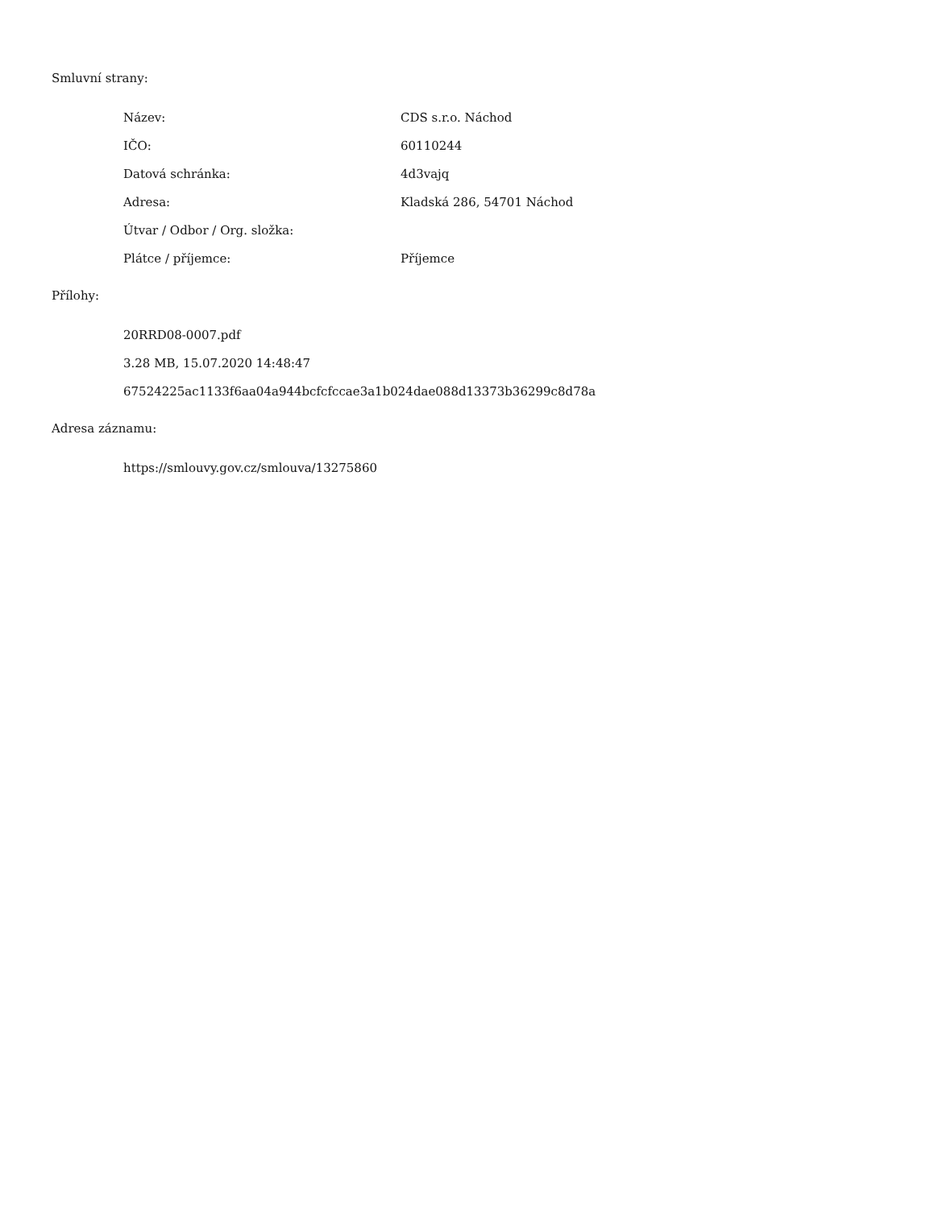Smluvní strany:
| Název: | CDS s.r.o. Náchod |
| IČO: | 60110244 |
| Datová schránka: | 4d3vajq |
| Adresa: | Kladská 286, 54701 Náchod |
| Útvar / Odbor / Org. složka: | |
| Plátce / příjemce: | Příjemce |
Přílohy:
| 20RRD08-0007.pdf |
| 3.28 MB, 15.07.2020 14:48:47 |
| 67524225ac1133f6aa04a944bcfcfccae3a1b024dae088d13373b36299c8d78a |
Adresa záznamu:
| https://smlouvy.gov.cz/smlouva/13275860 |